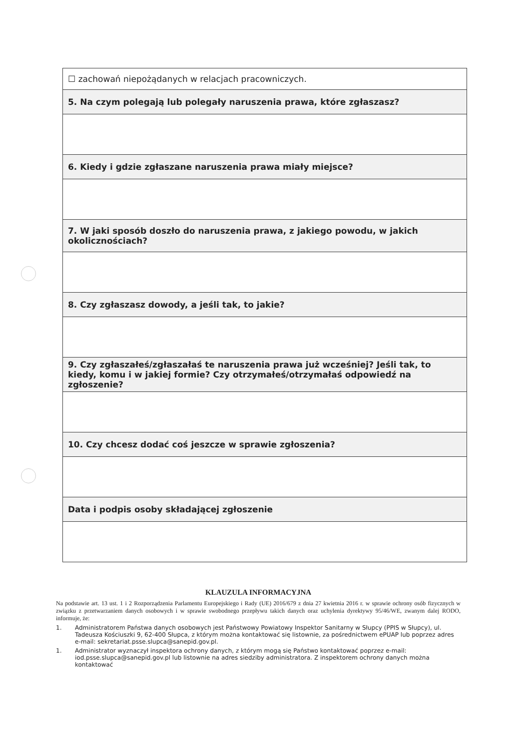| ☐ zachowań niepożądanych w relacjach pracowniczych. |
| 5. Na czym polegają lub polegały naruszenia prawa, które zgłaszasz? |
| 6. Kiedy i gdzie zgłaszane naruszenia prawa miały miejsce? |
| 7. W jaki sposób doszło do naruszenia prawa, z jakiego powodu, w jakich okolicznościach? |
| 8. Czy zgłaszasz dowody, a jeśli tak, to jakie? |
| 9. Czy zgłaszałeś/zgłaszałaś te naruszenia prawa już wcześniej? Jeśli tak, to kiedy, komu i w jakiej formie? Czy otrzymałeś/otrzymałaś odpowiedź na zgłoszenie? |
| 10. Czy chcesz dodać coś jeszcze w sprawie zgłoszenia? |
| Data i podpis osoby składającej zgłoszenie |
KLAUZULA INFORMACYJNA
Na podstawie art. 13 ust. 1 i 2 Rozporządzenia Parlamentu Europejskiego i Rady (UE) 2016/679 z dnia 27 kwietnia 2016 r. w sprawie ochrony osób fizycznych w związku z przetwarzaniem danych osobowych i w sprawie swobodnego przepływu takich danych oraz uchylenia dyrektywy 95/46/WE, zwanym dalej RODO, informuje, że:
1. Administratorem Państwa danych osobowych jest Państwowy Powiatowy Inspektor Sanitarny w Słupcy (PPIS w Słupcy), ul. Tadeusza Kościuszki 9, 62-400 Słupca, z którym można kontaktować się listownie, za pośrednictwem ePUAP lub poprzez adres e-mail: sekretariat.psse.slupca@sanepid.gov.pl.
1. Administrator wyznaczył inspektora ochrony danych, z którym mogą się Państwo kontaktować poprzez e-mail: iod.psse.slupca@sanepid.gov.pl lub listownie na adres siedziby administratora. Z inspektorem ochrony danych można kontaktować